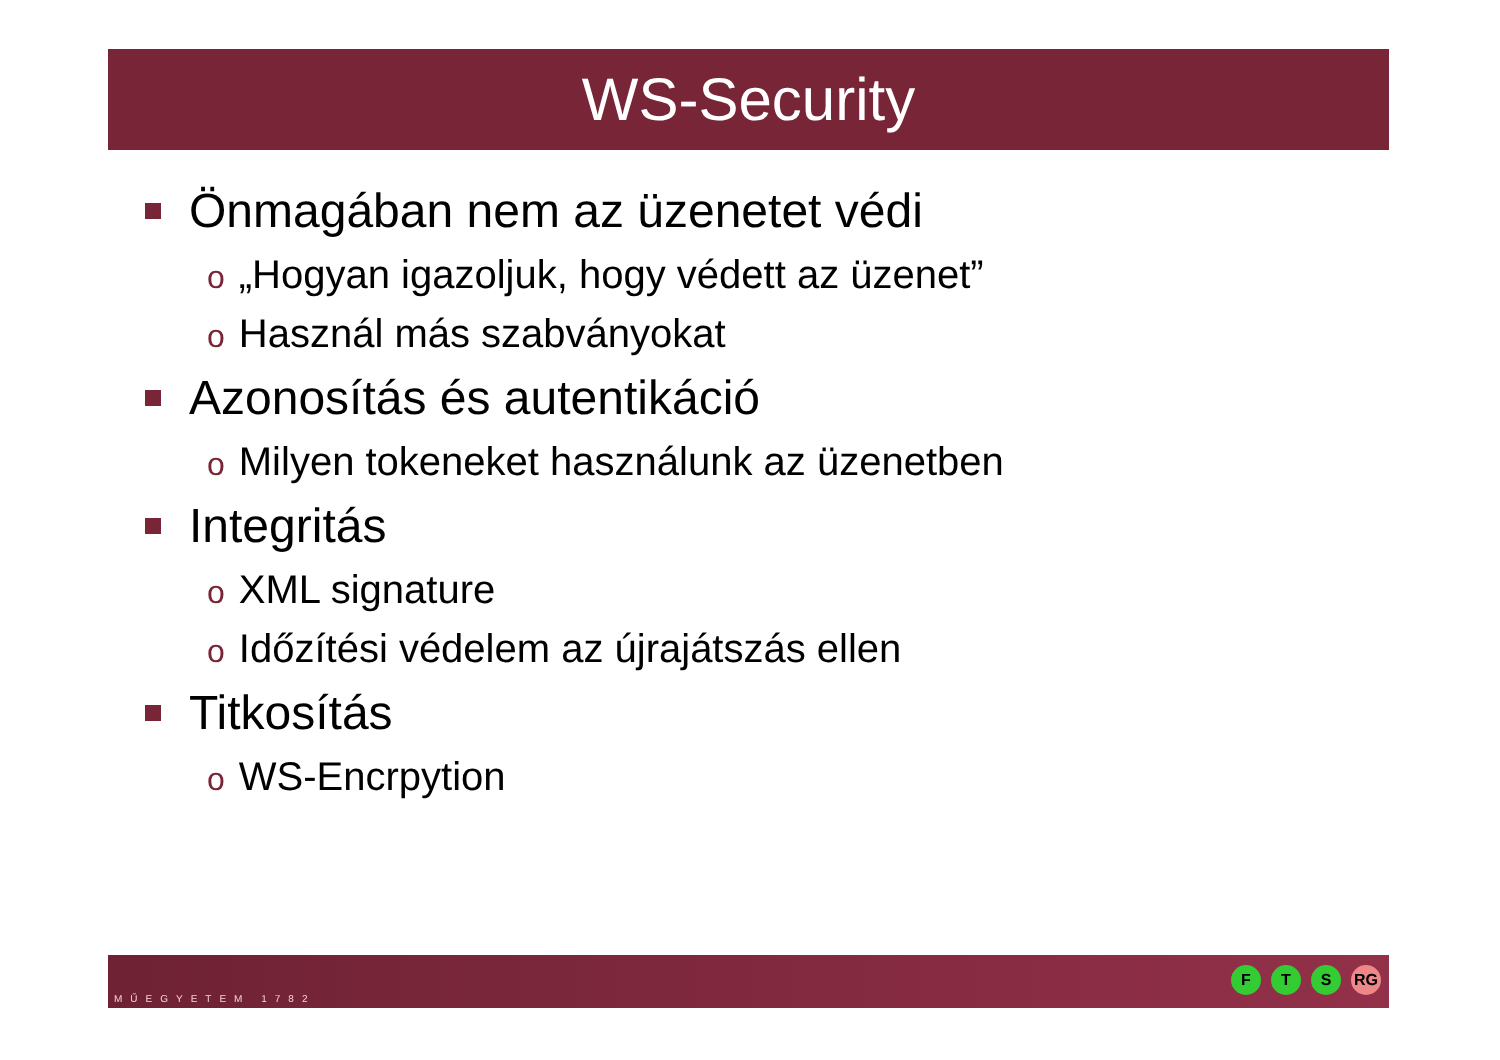WS-Security
Önmagában nem az üzenetet védi
o „Hogyan igazoljuk, hogy védett az üzenet”
o Használ más szabványokat
Azonosítás és autentikáció
o Milyen tokeneket használunk az üzenetben
Integritás
o XML signature
o Időzítési védelem az újrajátszás ellen
Titkosítás
o WS-Encrpytion
MŰEGYETEM 1782
F T S RG